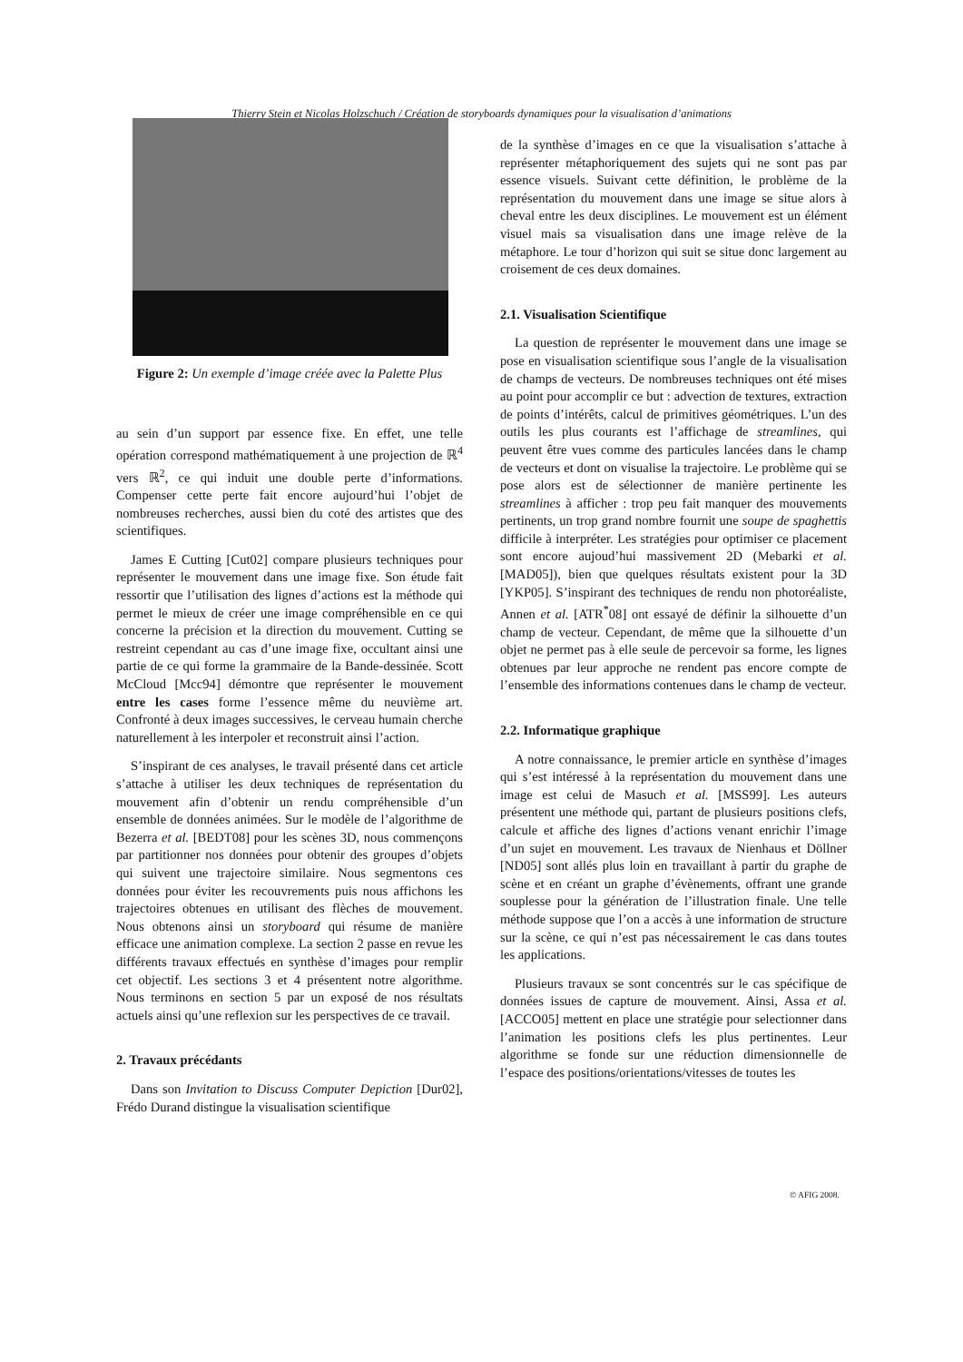Thierry Stein et Nicolas Holzschuch / Création de storyboards dynamiques pour la visualisation d’animations
Figure 2: Un exemple d’image créée avec la Palette Plus
au sein d’un support par essence fixe. En effet, une telle opération correspond mathématiquement à une projection de ℝ<sup>4</sup> vers ℝ<sup>2</sup>, ce qui induit une double perte d’informations. Compenser cette perte fait encore aujourd’hui l’objet de nombreuses recherches, aussi bien du coté des artistes que des scientifiques.
James E Cutting [Cut02] compare plusieurs techniques pour représenter le mouvement dans une image fixe. Son étude fait ressortir que l’utilisation des lignes d’actions est la méthode qui permet le mieux de créer une image compréhensible en ce qui concerne la précision et la direction du mouvement. Cutting se restreint cependant au cas d’une image fixe, occultant ainsi une partie de ce qui forme la grammaire de la Bande-dessinée. Scott McCloud [Mcc94] démontre que représenter le mouvement entre les cases forme l’essence même du neuvième art. Confronté à deux images successives, le cerveau humain cherche naturellement à les interpoler et reconstruit ainsi l’action.
S’inspirant de ces analyses, le travail présenté dans cet article s’attache à utiliser les deux techniques de représentation du mouvement afin d’obtenir un rendu compréhensible d’un ensemble de données animées. Sur le modèle de l’algorithme de Bezerra et al. [BEDT08] pour les scènes 3D, nous commençons par partitionner nos données pour obtenir des groupes d’objets qui suivent une trajectoire similaire. Nous segmentons ces données pour éviter les recouvrements puis nous affichons les trajectoires obtenues en utilisant des flèches de mouvement. Nous obtenons ainsi un storyboard qui résume de manière efficace une animation complexe. La section 2 passe en revue les différents travaux effectués en synthèse d’images pour remplir cet objectif. Les sections 3 et 4 présentent notre algorithme. Nous terminons en section 5 par un exposé de nos résultats actuels ainsi qu’une reflexion sur les perspectives de ce travail.
2. Travaux précédants
Dans son Invitation to Discuss Computer Depiction [Dur02], Frédo Durand distingue la visualisation scientifique
de la synthèse d’images en ce que la visualisation s’attache à représenter métaphoriquement des sujets qui ne sont pas par essence visuels. Suivant cette définition, le problème de la représentation du mouvement dans une image se situe alors à cheval entre les deux disciplines. Le mouvement est un élément visuel mais sa visualisation dans une image relève de la métaphore. Le tour d’horizon qui suit se situe donc largement au croisement de ces deux domaines.
2.1. Visualisation Scientifique
La question de représenter le mouvement dans une image se pose en visualisation scientifique sous l’angle de la visualisation de champs de vecteurs. De nombreuses techniques ont été mises au point pour accomplir ce but : advection de textures, extraction de points d’intérêts, calcul de primitives géométriques. L’un des outils les plus courants est l’affichage de streamlines, qui peuvent être vues comme des particules lancées dans le champ de vecteurs et dont on visualise la trajectoire. Le problème qui se pose alors est de sélectionner de manière pertinente les streamlines à afficher : trop peu fait manquer des mouvements pertinents, un trop grand nombre fournit une soupe de spaghettis difficile à interpréter. Les stratégies pour optimiser ce placement sont encore aujoud’hui massivement 2D (Mebarki et al. [MAD05]), bien que quelques résultats existent pour la 3D [YKP05]. S’inspirant des techniques de rendu non photoréaliste, Annen et al. [ATR<sup>*</sup>08] ont essayé de définir la silhouette d’un champ de vecteur. Cependant, de même que la silhouette d’un objet ne permet pas à elle seule de percevoir sa forme, les lignes obtenues par leur approche ne rendent pas encore compte de l’ensemble des informations contenues dans le champ de vecteur.
2.2. Informatique graphique
A notre connaissance, le premier article en synthèse d’images qui s’est intéressé à la représentation du mouvement dans une image est celui de Masuch et al. [MSS99]. Les auteurs présentent une méthode qui, partant de plusieurs positions clefs, calcule et affiche des lignes d’actions venant enrichir l’image d’un sujet en mouvement. Les travaux de Nienhaus et Döllner [ND05] sont allés plus loin en travaillant à partir du graphe de scène et en créant un graphe d’évènements, offrant une grande souplesse pour la génération de l’illustration finale. Une telle méthode suppose que l’on a accès à une information de structure sur la scène, ce qui n’est pas nécessairement le cas dans toutes les applications.
Plusieurs travaux se sont concentrés sur le cas spécifique de données issues de capture de mouvement. Ainsi, Assa et al. [ACCO05] mettent en place une stratégie pour selectionner dans l’animation les positions clefs les plus pertinentes. Leur algorithme se fonde sur une réduction dimensionnelle de l’espace des positions/orientations/vitesses de toutes les
© AFIG 2008.